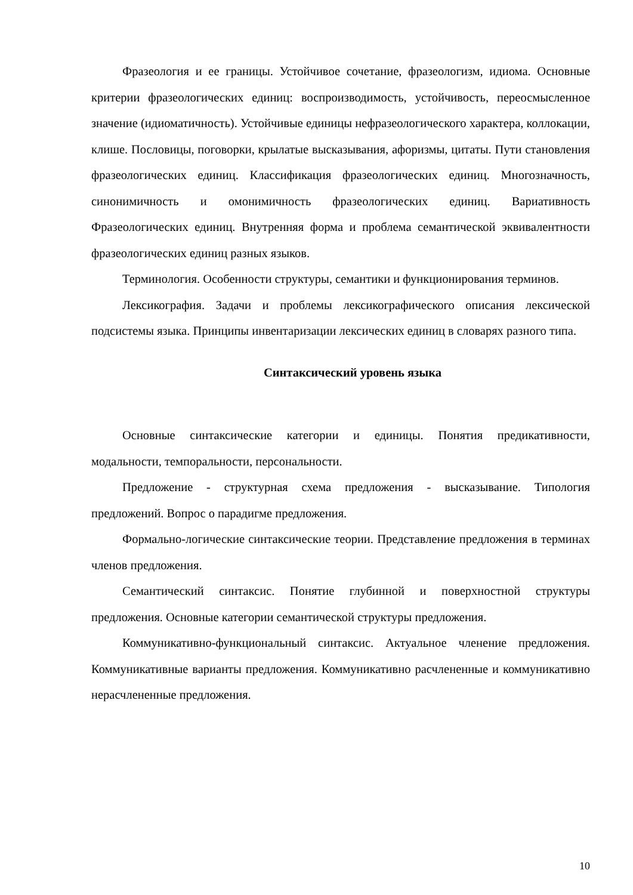Фразеология и ее границы. Устойчивое сочетание, фразеологизм, идиома. Основные критерии фразеологических единиц: воспроизводимость, устойчивость, переосмысленное значение (идиоматичность). Устойчивые единицы нефразеологического характера, коллокации, клише. Пословицы, поговорки, крылатые высказывания, афоризмы, цитаты. Пути становления фразеологических единиц. Классификация фразеологических единиц. Многозначность, синонимичность и омонимичность фразеологических единиц. Вариативность Фразеологических единиц. Внутренняя форма и проблема семантической эквивалентности фразеологических единиц разных языков.
Терминология. Особенности структуры, семантики и функционирования терминов.
Лексикография. Задачи и проблемы лексикографического описания лексической подсистемы языка. Принципы инвентаризации лексических единиц в словарях разного типа.
Синтаксический уровень языка
Основные синтаксические категории и единицы. Понятия предикативности, модальности, темпоральности, персональности.
Предложение - структурная схема предложения - высказывание. Типология предложений. Вопрос о парадигме предложения.
Формально-логические синтаксические теории. Представление предложения в терминах членов предложения.
Семантический синтаксис. Понятие глубинной и поверхностной структуры предложения. Основные категории семантической структуры предложения.
Коммуникативно-функциональный синтаксис. Актуальное членение предложения. Коммуникативные варианты предложения. Коммуникативно расчлененные и коммуникативно нерасчлененные предложения.
10